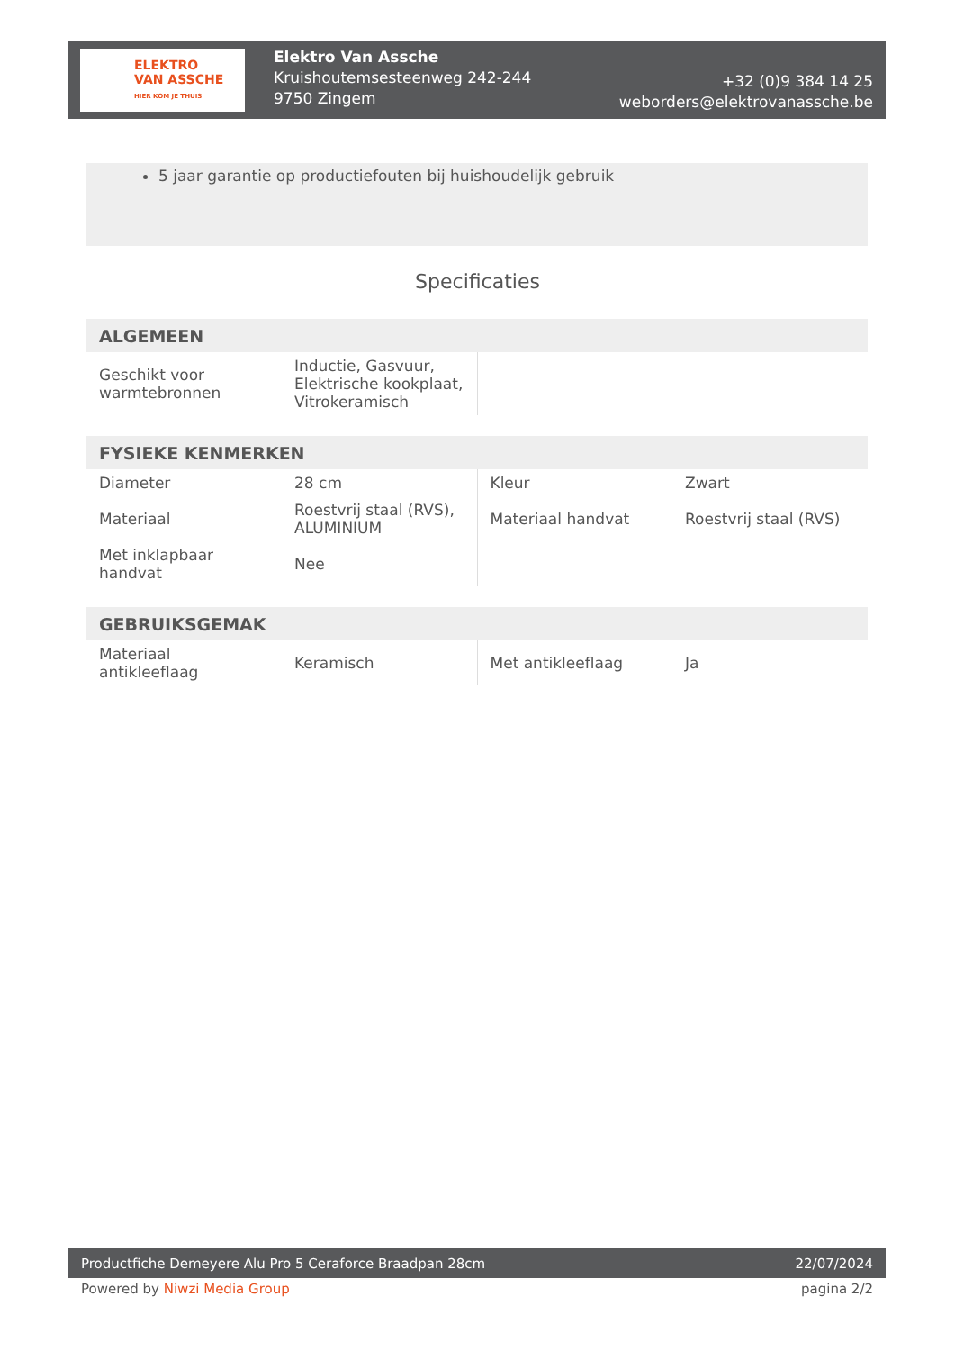ELEKTRO
VAN ASSCHE
HIER KOM JE THUIS
Elektro Van Assche
Kruishoutemsesteenweg 242-244
9750 Zingem
+32 (0)9 384 14 25
weborders@elektrovanassche.be
5 jaar garantie op productiefouten bij huishoudelijk gebruik
Specificaties
| ALGEMEEN | | | |
| --- | --- | --- | --- |
| Geschikt voor warmtebronnen | Inductie, Gasvuur, Elektrische kookplaat, Vitrokeramisch | | |
| FYSIEKE KENMERKEN | | | |
| --- | --- | --- | --- |
| Diameter | 28 cm | Kleur | Zwart |
| Materiaal | Roestvrij staal (RVS), ALUMINIUM | Materiaal handvat | Roestvrij staal (RVS) |
| Met inklapbaar handvat | Nee | | |
| GEBRUIKSGEMAK | | | |
| --- | --- | --- | --- |
| Materiaal antikleeflaag | Keramisch | Met antikleeflaag | Ja |
Productfiche Demeyere Alu Pro 5 Ceraforce Braadpan 28cm 22/07/2024
Powered by Niwzi Media Group pagina 2/2